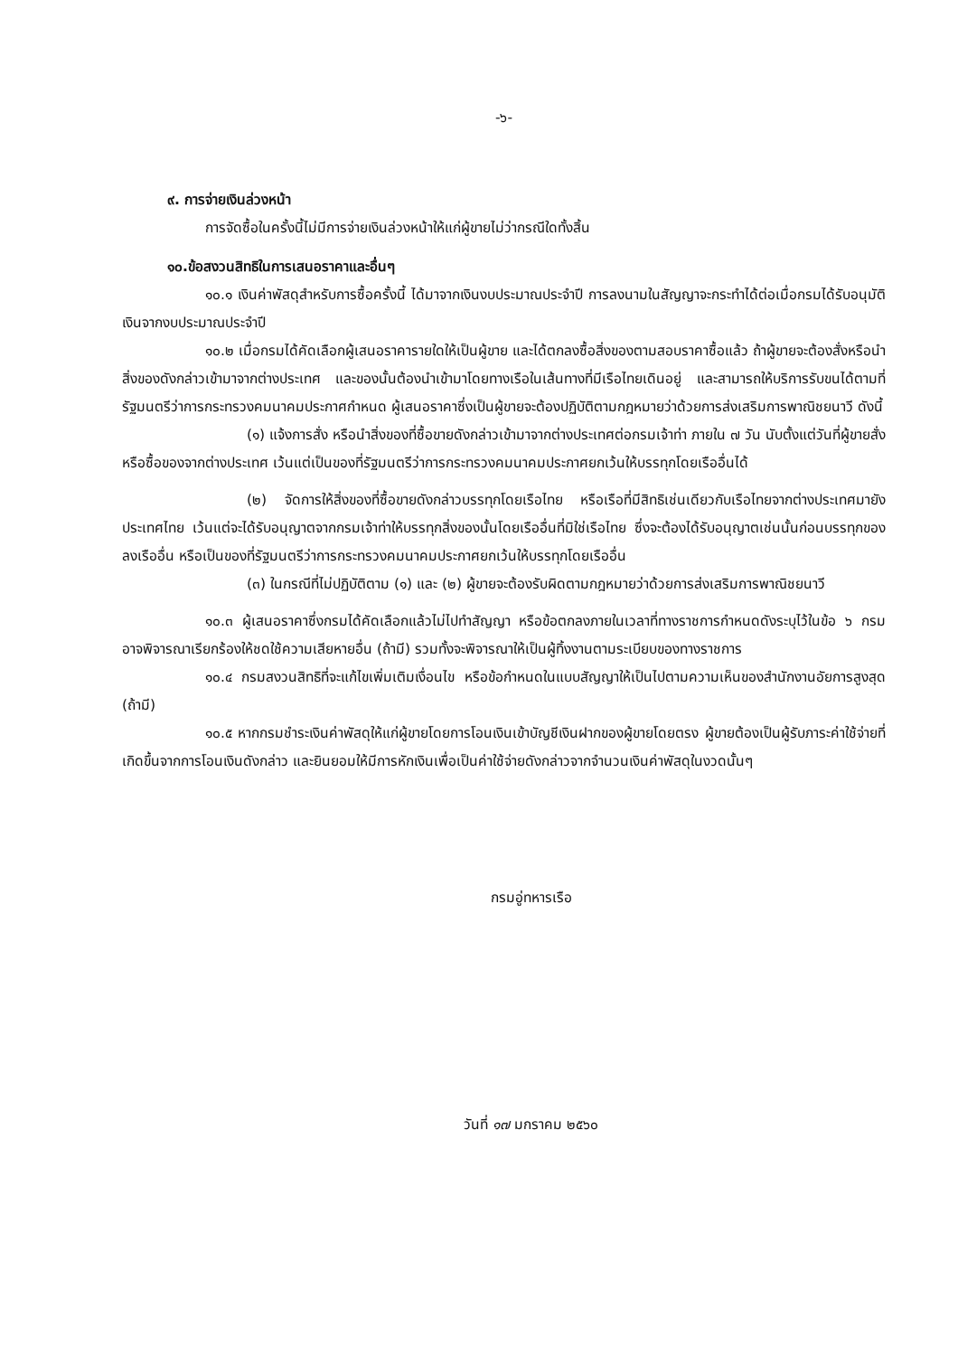-๖-
๙. การจ่ายเงินล่วงหน้า
การจัดซื้อในครั้งนี้ไม่มีการจ่ายเงินล่วงหน้าให้แก่ผู้ขายไม่ว่ากรณีใดทั้งสิ้น
๑๐.ข้อสงวนสิทธิในการเสนอราคาและอื่นๆ
๑๐.๑ เงินค่าพัสดุสำหรับการซื้อครั้งนี้ ได้มาจากเงินงบประมาณประจำปี การลงนามในสัญญาจะกระทำได้ต่อเมื่อกรมได้รับอนุมัติเงินจากงบประมาณประจำปี
๑๐.๒ เมื่อกรมได้คัดเลือกผู้เสนอราคารายใดให้เป็นผู้ขาย และได้ตกลงซื้อสิ่งของตามสอบราคาซื้อแล้ว ถ้าผู้ขายจะต้องสั่งหรือนำสิ่งของดังกล่าวเข้ามาจากต่างประเทศ และของนั้นต้องนำเข้ามาโดยทางเรือในเส้นทางที่มีเรือไทยเดินอยู่ และสามารถให้บริการรับขนได้ตามที่รัฐมนตรีว่าการกระทรวงคมนาคมประกาศกำหนด ผู้เสนอราคาซึ่งเป็นผู้ขายจะต้องปฏิบัติตามกฎหมายว่าด้วยการส่งเสริมการพาณิชยนาวี ดังนี้
(๑) แจ้งการสั่ง หรือนำสิ่งของที่ซื้อขายดังกล่าวเข้ามาจากต่างประเทศต่อกรมเจ้าท่า ภายใน ๗ วัน นับตั้งแต่วันที่ผู้ขายสั่งหรือซื้อของจากต่างประเทศ เว้นแต่เป็นของที่รัฐมนตรีว่าการกระทรวงคมนาคมประกาศยกเว้นให้บรรทุกโดยเรืออื่นได้
(๒) จัดการให้สิ่งของที่ซื้อขายดังกล่าวบรรทุกโดยเรือไทย หรือเรือที่มีสิทธิเช่นเดียวกับเรือไทยจากต่างประเทศมายังประเทศไทย เว้นแต่จะได้รับอนุญาตจากกรมเจ้าท่าให้บรรทุกสิ่งของนั้นโดยเรืออื่นที่มิใช่เรือไทย ซึ่งจะต้องได้รับอนุญาตเช่นนั้นก่อนบรรทุกของลงเรืออื่น หรือเป็นของที่รัฐมนตรีว่าการกระทรวงคมนาคมประกาศยกเว้นให้บรรทุกโดยเรืออื่น
(๓) ในกรณีที่ไม่ปฏิบัติตาม (๑) และ (๒) ผู้ขายจะต้องรับผิดตามกฎหมายว่าด้วยการส่งเสริมการพาณิชยนาวี
๑๐.๓ ผู้เสนอราคาซึ่งกรมได้คัดเลือกแล้วไม่ไปทำสัญญา หรือข้อตกลงภายในเวลาที่ทางราชการกำหนดดังระบุไว้ในข้อ ๖ กรมอาจพิจารณาเรียกร้องให้ชดใช้ความเสียหายอื่น (ถ้ามี) รวมทั้งจะพิจารณาให้เป็นผู้ทิ้งงานตามระเบียบของทางราชการ
๑๐.๔ กรมสงวนสิทธิที่จะแก้ไขเพิ่มเติมเงื่อนไข หรือข้อกำหนดในแบบสัญญาให้เป็นไปตามความเห็นของสำนักงานอัยการสูงสุด (ถ้ามี)
๑๐.๕ หากกรมชำระเงินค่าพัสดุให้แก่ผู้ขายโดยการโอนเงินเข้าบัญชีเงินฝากของผู้ขายโดยตรง ผู้ขายต้องเป็นผู้รับภาระค่าใช้จ่ายที่เกิดขึ้นจากการโอนเงินดังกล่าว และยินยอมให้มีการหักเงินเพื่อเป็นค่าใช้จ่ายดังกล่าวจากจำนวนเงินค่าพัสดุในงวดนั้นๆ
กรมอู่ทหารเรือ
วันที่ ๑๗ มกราคม ๒๕๖๐